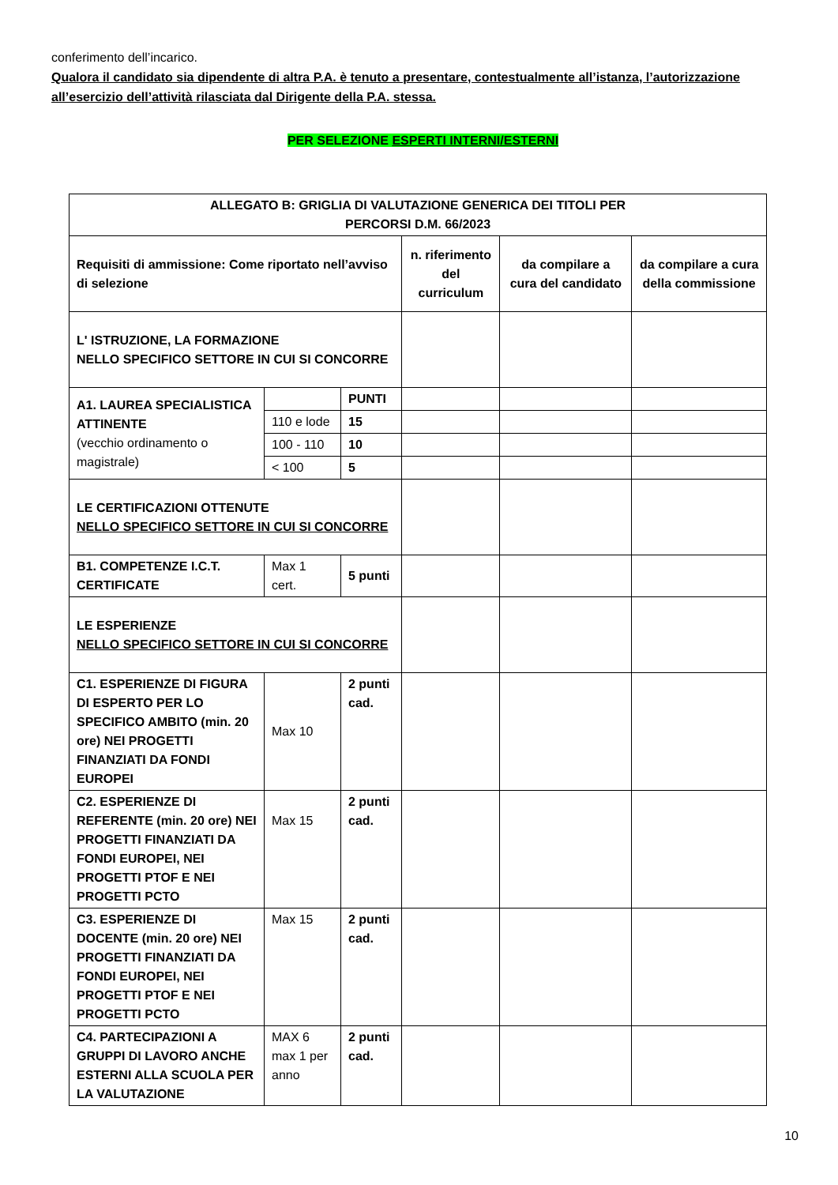conferimento dell’incarico.
Qualora il candidato sia dipendente di altra P.A. è tenuto a presentare, contestualmente all’istanza, l’autorizzazione all’esercizio dell’attività rilasciata dal Dirigente della P.A. stessa.
PER SELEZIONE ESPERTI INTERNI/ESTERNI
| ALLEGATO B: GRIGLIA DI VALUTAZIONE GENERICA DEI TITOLI PER PERCORSI D.M. 66/2023 | | | | | |
| Requisiti di ammissione: Come riportato nell’avviso di selezione | | | n. riferimento del curriculum | da compilare a cura del candidato | da compilare a cura della commissione |
| L' ISTRUZIONE, LA FORMAZIONE NELLO SPECIFICO SETTORE IN CUI SI CONCORRE | | | | | |
| A1. LAUREA SPECIALISTICA ATTINENTE (vecchio ordinamento o magistrale) | | PUNTI | | | |
| | 110 e lode | 15 | | | |
| | 100 - 110 | 10 | | | |
| | < 100 | 5 | | | |
| LE CERTIFICAZIONI OTTENUTE NELLO SPECIFICO SETTORE IN CUI SI CONCORRE | | | | | |
| B1. COMPETENZE I.C.T. CERTIFICATE | Max 1 cert. | 5 punti | | | |
| LE ESPERIENZE NELLO SPECIFICO SETTORE IN CUI SI CONCORRE | | | | | |
| C1. ESPERIENZE DI FIGURA DI ESPERTO PER LO SPECIFICO AMBITO (min. 20 ore) NEI PROGETTI FINANZIATI DA FONDI EUROPEI | Max 10 | 2 punti cad. | | | |
| C2. ESPERIENZE DI REFERENTE (min. 20 ore) NEI PROGETTI FINANZIATI DA FONDI EUROPEI, NEI PROGETTI PTOF E NEI PROGETTI PCTO | Max 15 | 2 punti cad. | | | |
| C3. ESPERIENZE DI DOCENTE (min. 20 ore) NEI PROGETTI FINANZIATI DA FONDI EUROPEI, NEI PROGETTI PTOF E NEI PROGETTI PCTO | Max 15 | 2 punti cad. | | | |
| C4. PARTECIPAZIONI A GRUPPI DI LAVORO ANCHE ESTERNI ALLA SCUOLA PER LA VALUTAZIONE | MAX 6 max 1 per anno | 2 punti cad. | | | |
10